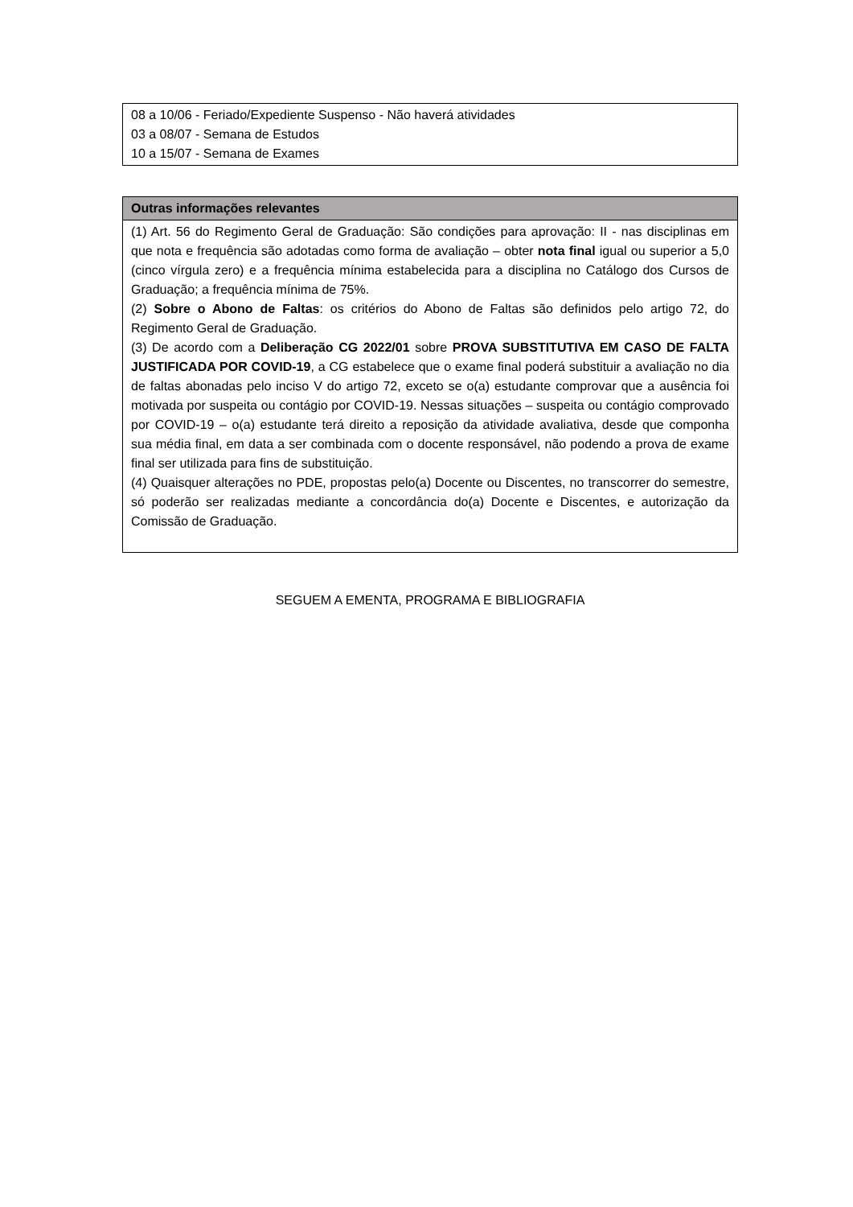| 08 a 10/06 - Feriado/Expediente Suspenso - Não haverá atividades 03 a 08/07 - Semana de Estudos 10 a 15/07 - Semana de Exames |
| Outras informações relevantes |
| --- |
| (1) Art. 56 do Regimento Geral de Graduação: São condições para aprovação: II - nas disciplinas em que nota e frequência são adotadas como forma de avaliação – obter nota final igual ou superior a 5,0 (cinco vírgula zero) e a frequência mínima estabelecida para a disciplina no Catálogo dos Cursos de Graduação; a frequência mínima de 75%. (2) Sobre o Abono de Faltas : os critérios do Abono de Faltas são definidos pelo artigo 72, do Regimento Geral de Graduação. (3) De acordo com a Deliberação CG 2022/01 sobre PROVA SUBSTITUTIVA EM CASO DE FALTA JUSTIFICADA POR COVID-19 , a CG estabelece que o exame final poderá substituir a avaliação no dia de faltas abonadas pelo inciso V do artigo 72, exceto se o(a) estudante comprovar que a ausência foi motivada por suspeita ou contágio por COVID-19. Nessas situações – suspeita ou contágio comprovado por COVID-19 – o(a) estudante terá direito a reposição da atividade avaliativa, desde que componha sua média final, em data a ser combinada com o docente responsável, não podendo a prova de exame final ser utilizada para fins de substituição. (4) Quaisquer alterações no PDE, propostas pelo(a) Docente ou Discentes, no transcorrer do semestre, só poderão ser realizadas mediante a concordância do(a) Docente e Discentes, e autorização da Comissão de Graduação. |
SEGUEM A EMENTA, PROGRAMA E BIBLIOGRAFIA